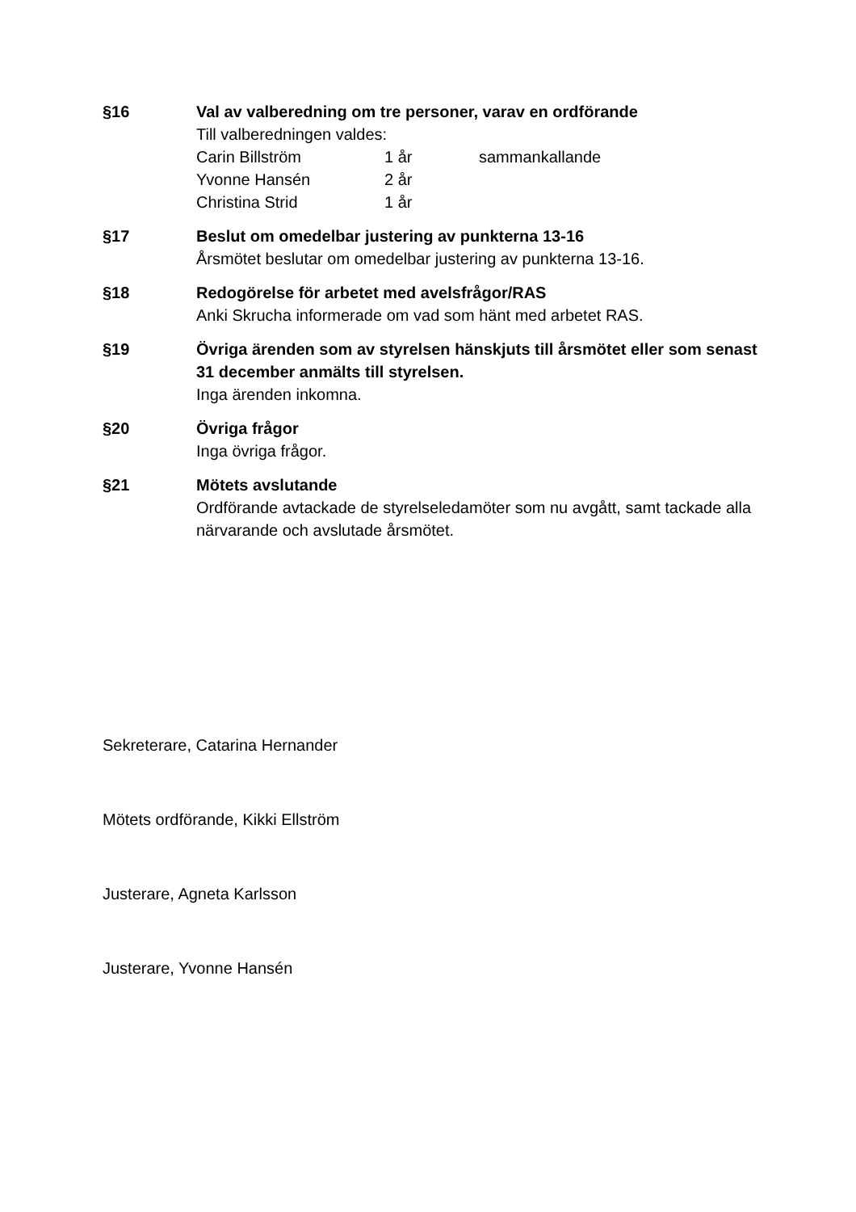§16 Val av valberedning om tre personer, varav en ordförande
Till valberedningen valdes:
| Carin Billström | 1 år | sammankallande |
| Yvonne Hansén | 2 år | |
| Christina Strid | 1 år | |
§17 Beslut om omedelbar justering av punkterna 13-16
Årsmötet beslutar om omedelbar justering av punkterna 13-16.
§18 Redogörelse för arbetet med avelsfrågor/RAS
Anki Skrucha informerade om vad som hänt med arbetet RAS.
§19 Övriga ärenden som av styrelsen hänskjuts till årsmötet eller som senast 31 december anmälts till styrelsen.
Inga ärenden inkomna.
§20 Övriga frågor
Inga övriga frågor.
§21 Mötets avslutande
Ordförande avtackade de styrelseledamöter som nu avgått, samt tackade alla närvarande och avslutade årsmötet.
Sekreterare, Catarina Hernander
Mötets ordförande, Kikki Ellström
Justerare, Agneta Karlsson
Justerare, Yvonne Hansén